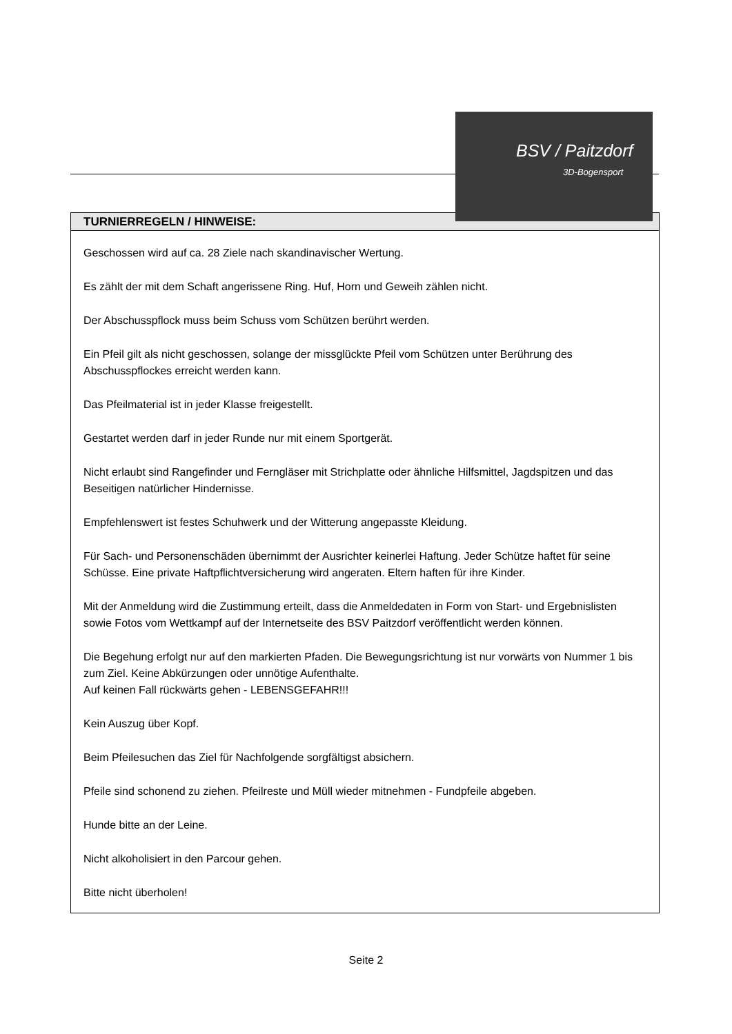TURNIERREGELN / HINWEISE:
Geschossen wird auf ca. 28 Ziele nach skandinavischer Wertung.
Es zählt der mit dem Schaft angerissene Ring. Huf, Horn und Geweih zählen nicht.
Der Abschusspflock muss beim Schuss vom Schützen berührt werden.
Ein Pfeil gilt als nicht geschossen, solange der missglückte Pfeil vom Schützen unter Berührung des Abschusspflockes erreicht werden kann.
Das Pfeilmaterial ist in jeder Klasse freigestellt.
Gestartet werden darf in jeder Runde nur mit einem Sportgerät.
Nicht erlaubt sind Rangefinder und Ferngläser mit Strichplatte oder ähnliche Hilfsmittel, Jagdspitzen und das Beseitigen natürlicher Hindernisse.
Empfehlenswert ist festes Schuhwerk und der Witterung angepasste Kleidung.
Für Sach- und Personenschäden übernimmt der Ausrichter keinerlei Haftung. Jeder Schütze haftet für seine Schüsse. Eine private Haftpflichtversicherung wird angeraten. Eltern haften für ihre Kinder.
Mit der Anmeldung wird die Zustimmung erteilt, dass die Anmeldedaten in Form von Start- und Ergebnislisten sowie Fotos vom Wettkampf auf der Internetseite des BSV Paitzdorf veröffentlicht werden können.
Die Begehung erfolgt nur auf den markierten Pfaden. Die Bewegungsrichtung ist nur vorwärts von Nummer 1 bis zum Ziel. Keine Abkürzungen oder unnötige Aufenthalte.
Auf keinen Fall rückwärts gehen - LEBENSGEFAHR!!!
Kein Auszug über Kopf.
Beim Pfeilesuchen das Ziel für Nachfolgende sorgfältigst absichern.
Pfeile sind schonend zu ziehen. Pfeilreste und Müll wieder mitnehmen - Fundpfeile abgeben.
Hunde bitte an der Leine.
Nicht alkoholisiert in den Parcour gehen.
Bitte nicht überholen!
BSV / Paitzdorf
3D-Bogensport
Seite 2